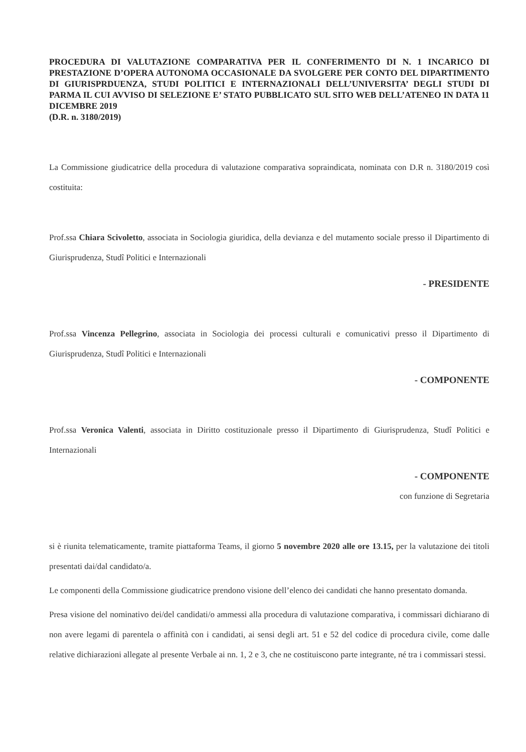PROCEDURA DI VALUTAZIONE COMPARATIVA PER IL CONFERIMENTO DI N. 1 INCARICO DI PRESTAZIONE D’OPERA AUTONOMA OCCASIONALE DA SVOLGERE PER CONTO DEL DIPARTIMENTO DI GIURISPRDUENZA, STUDI POLITICI E INTERNAZIONALI DELL’UNIVERSITA’ DEGLI STUDI DI PARMA IL CUI AVVISO DI SELEZIONE E’ STATO PUBBLICATO SUL SITO WEB DELL’ATENEO IN DATA 11 DICEMBRE 2019
(D.R. n. 3180/2019)
La Commissione giudicatrice della procedura di valutazione comparativa sopraindicata, nominata con D.R n. 3180/2019 così costituita:
Prof.ssa Chiara Scivoletto, associata in Sociologia giuridica, della devianza e del mutamento sociale presso il Dipartimento di Giurisprudenza, Studî Politici e Internazionali
- PRESIDENTE
Prof.ssa Vincenza Pellegrino, associata in Sociologia dei processi culturali e comunicativi presso il Dipartimento di Giurisprudenza, Studî Politici e Internazionali
- COMPONENTE
Prof.ssa Veronica Valenti, associata in Diritto costituzionale presso il Dipartimento di Giurisprudenza, Studî Politici e Internazionali
- COMPONENTE
con funzione di Segretaria
si è riunita telematicamente, tramite piattaforma Teams, il giorno 5 novembre 2020 alle ore 13.15, per la valutazione dei titoli presentati dai/dal candidato/a.
Le componenti della Commissione giudicatrice prendono visione dell’elenco dei candidati che hanno presentato domanda.
Presa visione del nominativo dei/del candidati/o ammessi alla procedura di valutazione comparativa, i commissari dichiarano di non avere legami di parentela o affinità con i candidati, ai sensi degli art. 51 e 52 del codice di procedura civile, come dalle relative dichiarazioni allegate al presente Verbale ai nn. 1, 2 e 3, che ne costituiscono parte integrante, né tra i commissari stessi.